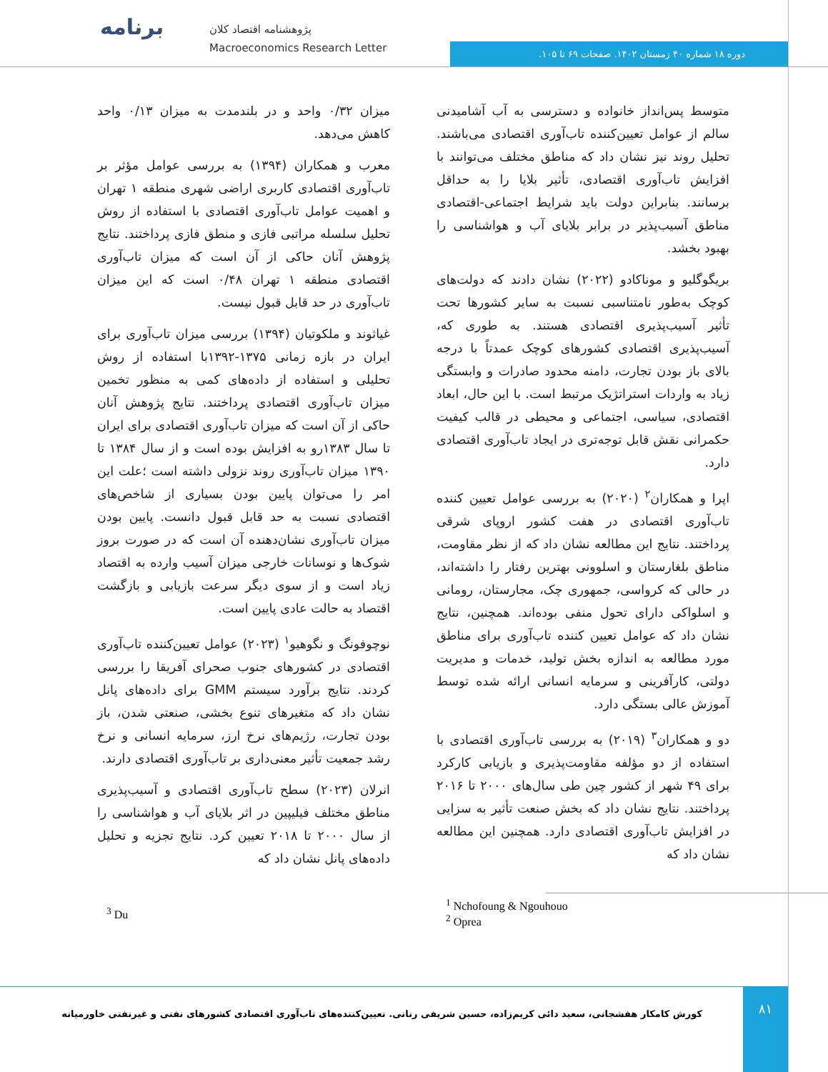برنامه
پژوهشنامه اقتصاد کلان
Macroeconomics Research Letter
دوره ۱۸ شماره ۴۰ زمستان ۱۴۰۲. صفحات ۶۹ تا ۱۰۵.
میزان ۰/۳۲ واحد و در بلندمدت به میزان ۰/۱۳ واحد کاهش می‌دهد.
معرب و همکاران (۱۳۹۴) به بررسی عوامل مؤثر بر تاب‌آوری اقتصادی کاربری اراضی شهری منطقه ۱ تهران و اهمیت عوامل تاب‌آوری اقتصادی با استفاده از روش تحلیل سلسله مراتبی فازی و منطق فازی پرداختند. نتایج پژوهش آنان حاکی از آن است که میزان تاب‌آوری اقتصادی منطقه ۱ تهران ۰/۴۸ است که این میزان تاب‌آوری در حد قابل قبول نیست.
غیاثوند و ملکوتیان (۱۳۹۴) بررسی میزان تاب‌آوری برای ایران در بازه زمانی ۱۳۷۵-۱۳۹۲با استفاده از روش تحلیلی و استفاده از داده‌های کمی به منظور تخمین میزان تاب‌آوری اقتصادی پرداختند. نتایج پژوهش آنان حاکی از آن است که میزان تاب‌آوری اقتصادی برای ایران تا سال ۱۳۸۳رو به افزایش بوده است و از سال ۱۳۸۴ تا ۱۳۹۰ میزان تاب‌آوری روند نزولی داشته است ؛علت این امر را می‌توان پایین بودن بسیاری از شاخص‌های اقتصادی نسبت به حد قابل قبول دانست. پایین بودن میزان تاب‌آوری نشان‌دهنده آن است که در صورت بروز شوک‌ها و نوسانات خارجی میزان آسیب وارده به اقتصاد زیاد است و از سوی دیگر سرعت بازیابی و بازگشت اقتصاد به حالت عادی پایین است.
نوچوفونگ و نگوهیو<sup>۱</sup> (۲۰۲۳) عوامل تعیین‌کننده تاب‌آوری اقتصادی در کشورهای جنوب صحرای آفریقا را بررسی کردند. نتایج برآورد سیستم GMM برای داده‌های پانل نشان داد که متغیرهای تنوع بخشی، صنعتی شدن، باز بودن تجارت، رژیم‌های نرخ ارز، سرمایه انسانی و نرخ رشد جمعیت تأثیر معنی‌داری بر تاب‌آوری اقتصادی دارند.
انرلان (۲۰۲۳) سطح تاب‌آوری اقتصادی و آسیب‌پذیری مناطق مختلف فیلیپین در اثر بلایای آب و هواشناسی را از سال ۲۰۰۰ تا ۲۰۱۸ تعیین کرد. نتایج تجزیه و تحلیل داده‌های پانل نشان داد که
متوسط پس‌انداز خانواده و دسترسی به آب آشامیدنی سالم از عوامل تعیین‌کننده تاب‌آوری اقتصادی می‌باشند. تحلیل روند نیز نشان داد که مناطق مختلف می‌توانند با افزایش تاب‌آوری اقتصادی، تأثیر بلایا را به حداقل برسانند. بنابراین دولت باید شرایط اجتماعی-اقتصادی مناطق آسیب‌پذیر در برابر بلایای آب و هواشناسی را بهبود بخشد.
بریگوگلیو و موناکادو (۲۰۲۲) نشان دادند که دولت‌های کوچک به‌طور نامتناسبی نسبت به سایر کشورها تحت تأثیر آسیب‌پذیری اقتصادی هستند. به طوری که، آسیب‌پذیری اقتصادی کشورهای کوچک عمدتاً با درجه بالای باز بودن تجارت، دامنه محدود صادرات و وابستگی زیاد به واردات استراتژیک مرتبط است. با این حال، ابعاد اقتصادی، سیاسی، اجتماعی و محیطی در قالب کیفیت حکمرانی نقش قابل توجه‌تری در ایجاد تاب‌آوری اقتصادی دارد.
اپرا و همکاران<sup>۲</sup> (۲۰۲۰) به بررسی عوامل تعیین کننده تاب‌آوری اقتصادی در هفت کشور اروپای شرقی پرداختند. نتایج این مطالعه نشان داد که از نظر مقاومت، مناطق بلغارستان و اسلوونی بهترین رفتار را داشته‌اند، در حالی که کرواسی، جمهوری چک، مجارستان، رومانی و اسلواکی دارای تحول منفی بوده‌اند. همچنین، نتایج نشان داد که عوامل تعیین کننده تاب‌آوری برای مناطق مورد مطالعه به اندازه بخش تولید، خدمات و مدیریت دولتی، کارآفرینی و سرمایه انسانی ارائه شده توسط آموزش عالی بستگی دارد.
دو و همکاران<sup>۳</sup> (۲۰۱۹) به بررسی تاب‌آوری اقتصادی با استفاده از دو مؤلفه مقاومت‌پذیری و بازیابی کارکرد برای ۴۹ شهر از کشور چین طی سال‌های ۲۰۰۰ تا ۲۰۱۶ پرداختند. نتایج نشان داد که بخش صنعت تأثیر به سزایی در افزایش تاب‌آوری اقتصادی دارد. همچنین این مطالعه نشان داد که
<sup>1</sup> Nchofoung & Ngouhouo
<sup>2</sup> Oprea
<sup>3</sup> Du
کورش کامکار هفشجانی، سعید دائی کریم‌زاده، حسین شریفی رنانی. تعیین‌کننده‌های تاب‌آوری اقتصادی کشورهای نفتی و غیرنفتی خاورمیانه
۸۱